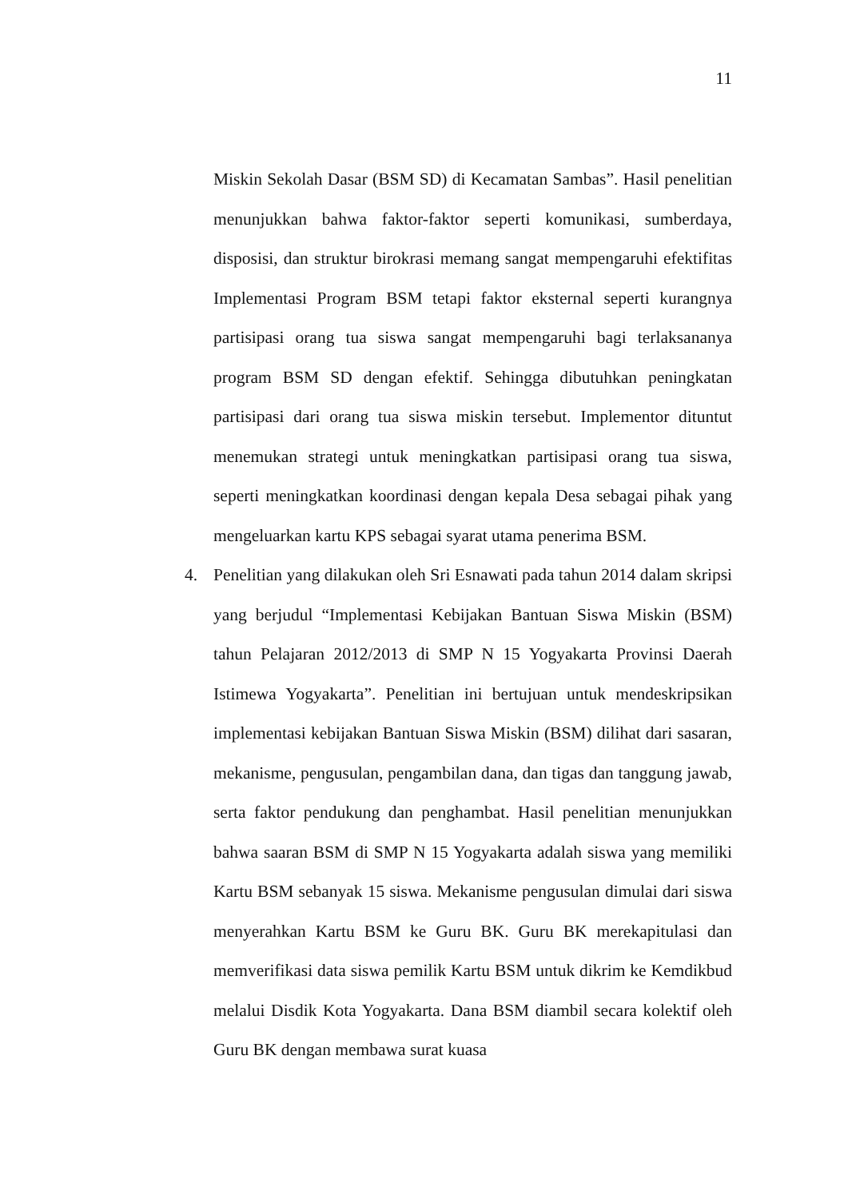11
Miskin Sekolah Dasar (BSM SD) di Kecamatan Sambas”. Hasil penelitian menunjukkan bahwa faktor-faktor seperti komunikasi, sumberdaya, disposisi, dan struktur birokrasi memang sangat mempengaruhi efektifitas Implementasi Program BSM tetapi faktor eksternal seperti kurangnya partisipasi orang tua siswa sangat mempengaruhi bagi terlaksananya program BSM SD dengan efektif. Sehingga dibutuhkan peningkatan partisipasi dari orang tua siswa miskin tersebut. Implementor dituntut menemukan strategi untuk meningkatkan partisipasi orang tua siswa, seperti meningkatkan koordinasi dengan kepala Desa sebagai pihak yang mengeluarkan kartu KPS sebagai syarat utama penerima BSM.
4. Penelitian yang dilakukan oleh Sri Esnawati pada tahun 2014 dalam skripsi yang berjudul “Implementasi Kebijakan Bantuan Siswa Miskin (BSM) tahun Pelajaran 2012/2013 di SMP N 15 Yogyakarta Provinsi Daerah Istimewa Yogyakarta”. Penelitian ini bertujuan untuk mendeskripsikan implementasi kebijakan Bantuan Siswa Miskin (BSM) dilihat dari sasaran, mekanisme, pengusulan, pengambilan dana, dan tigas dan tanggung jawab, serta faktor pendukung dan penghambat. Hasil penelitian menunjukkan bahwa saaran BSM di SMP N 15 Yogyakarta adalah siswa yang memiliki Kartu BSM sebanyak 15 siswa. Mekanisme pengusulan dimulai dari siswa menyerahkan Kartu BSM ke Guru BK. Guru BK merekapitulasi dan memverifikasi data siswa pemilik Kartu BSM untuk dikrim ke Kemdikbud melalui Disdik Kota Yogyakarta. Dana BSM diambil secara kolektif oleh Guru BK dengan membawa surat kuasa